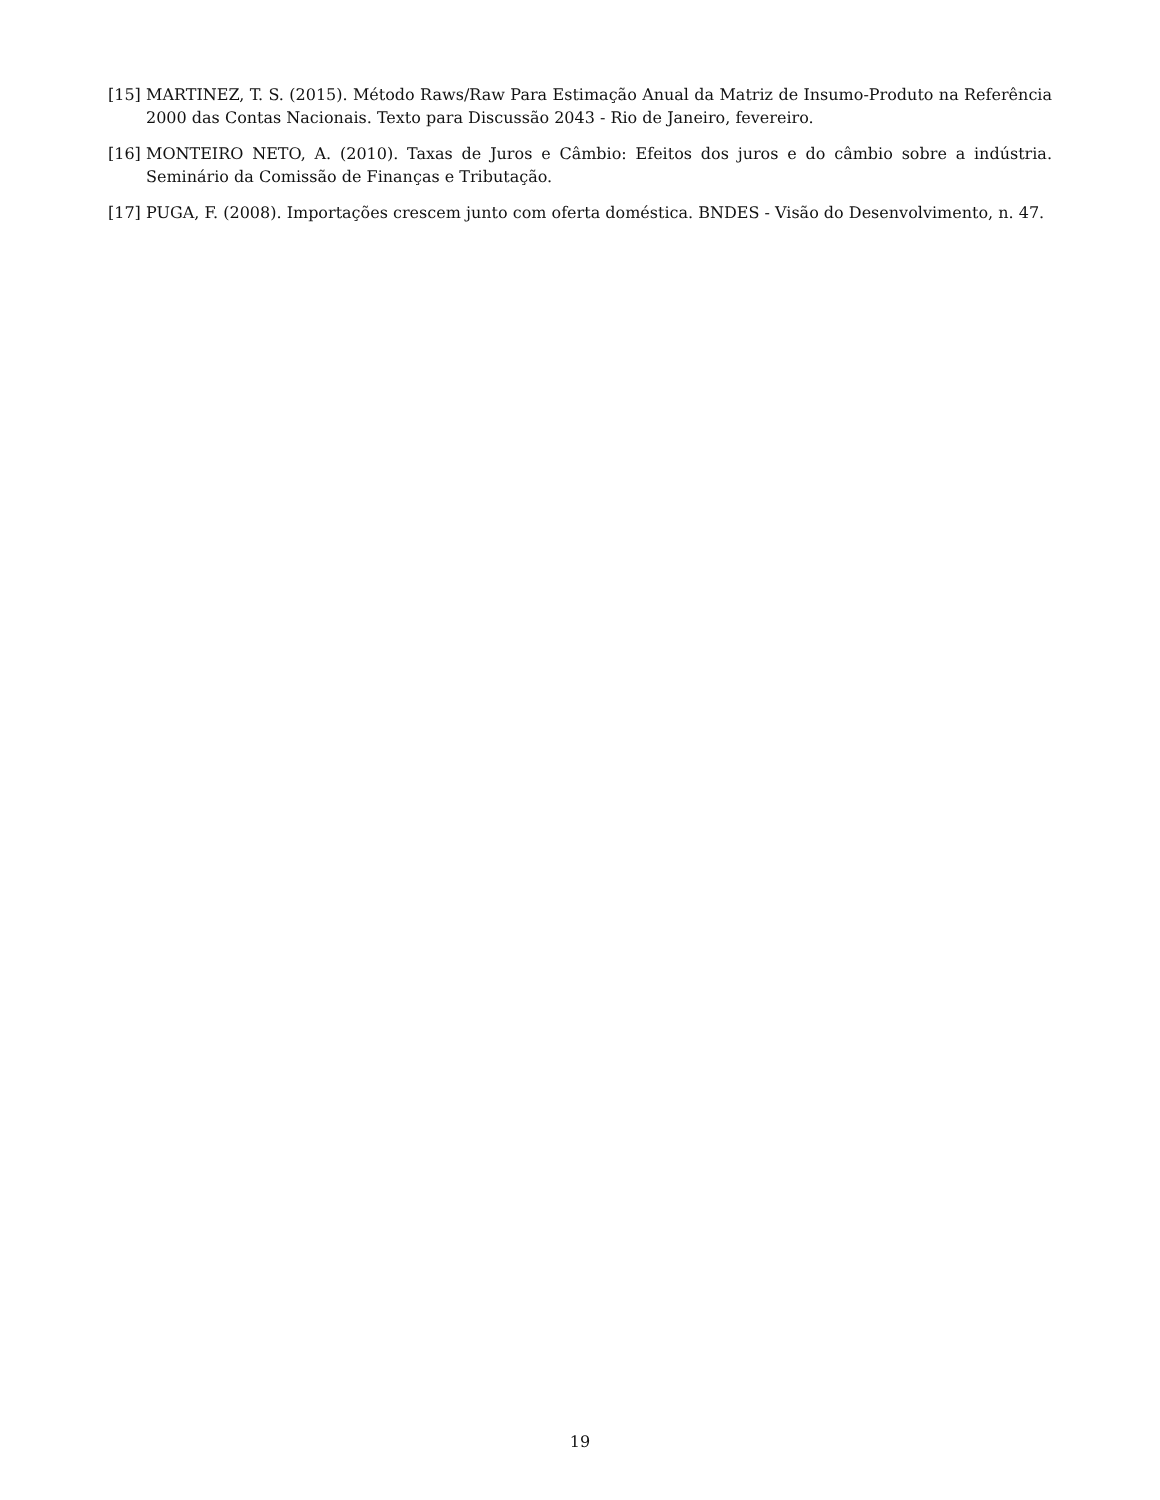[15] MARTINEZ, T. S. (2015). Método Raws/Raw Para Estimação Anual da Matriz de Insumo-Produto na Referência 2000 das Contas Nacionais. Texto para Discussão 2043 - Rio de Janeiro, fevereiro.
[16] MONTEIRO NETO, A. (2010). Taxas de Juros e Câmbio: Efeitos dos juros e do câmbio sobre a indústria. Seminário da Comissão de Finanças e Tributação.
[17] PUGA, F. (2008). Importações crescem junto com oferta doméstica. BNDES - Visão do Desenvolvimento, n. 47.
19